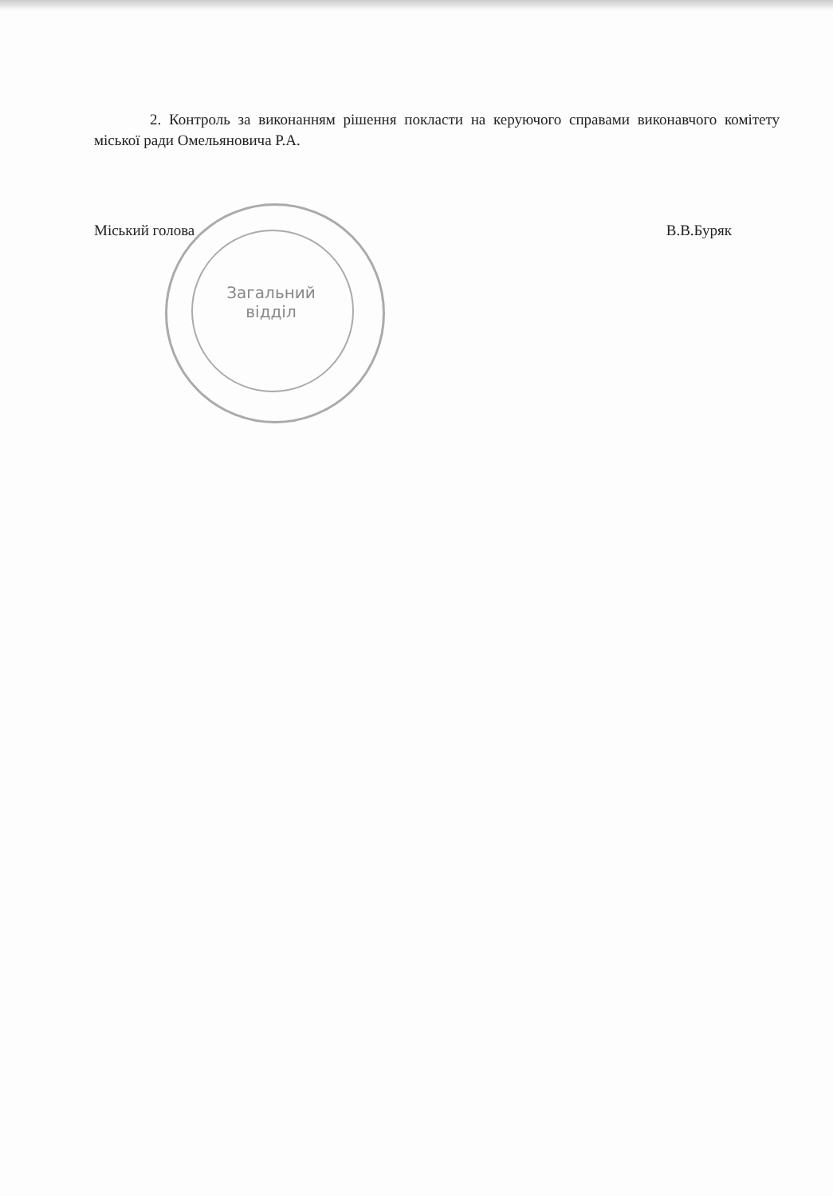2. Контроль за виконанням рішення покласти на керуючого справами виконавчого комітету міської ради Омельяновича Р.А.
Міський голова В.В.Буряк
Загальний
відділ